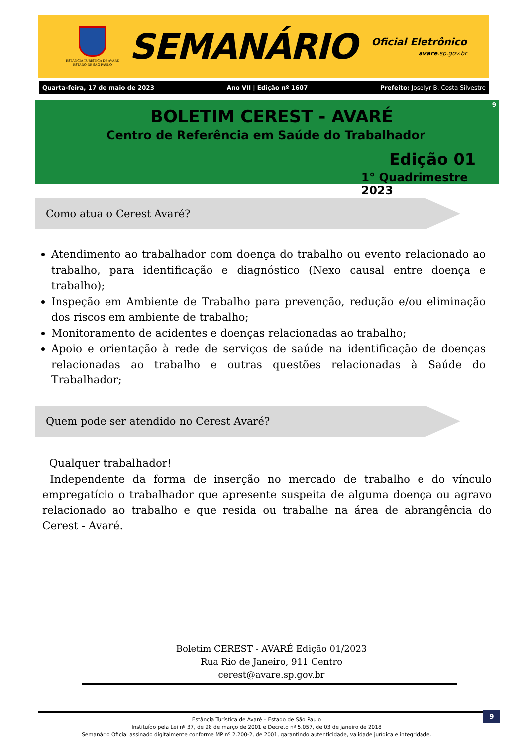ESTÂNCIA TURÍSTICA DE AVARÉ
ESTADO DE SÃO PAULO
SEMANÁRIO
Oficial Eletrônico
avare.sp.gov.br
Quarta-feira, 17 de maio de 2023 Ano VII | Edição nº 1607 Prefeito: Joselyr B. Costa Silvestre
BOLETIM CEREST - AVARÉ
Centro de Referência em Saúde do Trabalhador
Edição 01
1° Quadrimestre 2023
9
Como atua o Cerest Avaré?
Atendimento ao trabalhador com doença do trabalho ou evento relacionado ao trabalho, para identificação e diagnóstico (Nexo causal entre doença e trabalho);
Inspeção em Ambiente de Trabalho para prevenção, redução e/ou eliminação dos riscos em ambiente de trabalho;
Monitoramento de acidentes e doenças relacionadas ao trabalho;
Apoio e orientação à rede de serviços de saúde na identificação de doenças relacionadas ao trabalho e outras questões relacionadas à Saúde do Trabalhador;
Quem pode ser atendido no Cerest Avaré?
Qualquer trabalhador!
Independente da forma de inserção no mercado de trabalho e do vínculo empregatício o trabalhador que apresente suspeita de alguma doença ou agravo relacionado ao trabalho e que resida ou trabalhe na área de abrangência do Cerest - Avaré.
Boletim CEREST - AVARÉ Edição 01/2023
Rua Rio de Janeiro, 911 Centro
cerest@avare.sp.gov.br
9
Estância Turística de Avaré – Estado de São Paulo
Instituído pela Lei nº 37, de 28 de março de 2001 e Decreto nº 5.057, de 03 de janeiro de 2018
Semanário Oficial assinado digitalmente conforme MP nº 2.200-2, de 2001, garantindo autenticidade, validade jurídica e integridade.